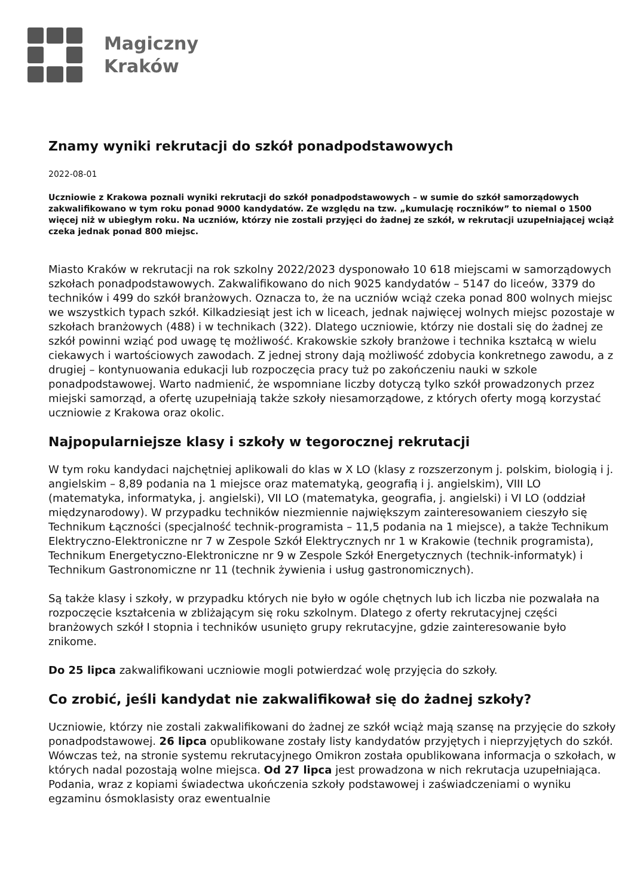Magiczny
Kraków
Znamy wyniki rekrutacji do szkół ponadpodstawowych
2022-08-01
Uczniowie z Krakowa poznali wyniki rekrutacji do szkół ponadpodstawowych – w sumie do szkół samorządowych zakwalifikowano w tym roku ponad 9000 kandydatów. Ze względu na tzw. „kumulację roczników” to niemal o 1500 więcej niż w ubiegłym roku. Na uczniów, którzy nie zostali przyjęci do żadnej ze szkół, w rekrutacji uzupełniającej wciąż czeka jednak ponad 800 miejsc.
Miasto Kraków w rekrutacji na rok szkolny 2022/2023 dysponowało 10 618 miejscami w samorządowych szkołach ponadpodstawowych. Zakwalifikowano do nich 9025 kandydatów – 5147 do liceów, 3379 do techników i 499 do szkół branżowych. Oznacza to, że na uczniów wciąż czeka ponad 800 wolnych miejsc we wszystkich typach szkół. Kilkadziesiąt jest ich w liceach, jednak najwięcej wolnych miejsc pozostaje w szkołach branżowych (488) i w technikach (322). Dlatego uczniowie, którzy nie dostali się do żadnej ze szkół powinni wziąć pod uwagę tę możliwość. Krakowskie szkoły branżowe i technika kształcą w wielu ciekawych i wartościowych zawodach. Z jednej strony dają możliwość zdobycia konkretnego zawodu, a z drugiej – kontynuowania edukacji lub rozpoczęcia pracy tuż po zakończeniu nauki w szkole ponadpodstawowej. Warto nadmienić, że wspomniane liczby dotyczą tylko szkół prowadzonych przez miejski samorząd, a ofertę uzupełniają także szkoły niesamorządowe, z których oferty mogą korzystać uczniowie z Krakowa oraz okolic.
Najpopularniejsze klasy i szkoły w tegorocznej rekrutacji
W tym roku kandydaci najchętniej aplikowali do klas w X LO (klasy z rozszerzonym j. polskim, biologią i j. angielskim – 8,89 podania na 1 miejsce oraz matematyką, geografią i j. angielskim), VIII LO (matematyka, informatyka, j. angielski), VII LO (matematyka, geografia, j. angielski) i VI LO (oddział międzynarodowy). W przypadku techników niezmiennie największym zainteresowaniem cieszyło się Technikum Łączności (specjalność technik-programista – 11,5 podania na 1 miejsce), a także Technikum Elektryczno-Elektroniczne nr 7 w Zespole Szkół Elektrycznych nr 1 w Krakowie (technik programista), Technikum Energetyczno-Elektroniczne nr 9 w Zespole Szkół Energetycznych (technik-informatyk) i Technikum Gastronomiczne nr 11 (technik żywienia i usług gastronomicznych).
Są także klasy i szkoły, w przypadku których nie było w ogóle chętnych lub ich liczba nie pozwalała na rozpoczęcie kształcenia w zbliżającym się roku szkolnym. Dlatego z oferty rekrutacyjnej części branżowych szkół I stopnia i techników usunięto grupy rekrutacyjne, gdzie zainteresowanie było znikome.
Do 25 lipca zakwalifikowani uczniowie mogli potwierdzać wolę przyjęcia do szkoły.
Co zrobić, jeśli kandydat nie zakwalifikował się do żadnej szkoły?
Uczniowie, którzy nie zostali zakwalifikowani do żadnej ze szkół wciąż mają szansę na przyjęcie do szkoły ponadpodstawowej. 26 lipca opublikowane zostały listy kandydatów przyjętych i nieprzyjętych do szkół. Wówczas też, na stronie systemu rekrutacyjnego Omikron została opublikowana informacja o szkołach, w których nadal pozostają wolne miejsca. Od 27 lipca jest prowadzona w nich rekrutacja uzupełniająca. Podania, wraz z kopiami świadectwa ukończenia szkoły podstawowej i zaświadczeniami o wyniku egzaminu ósmoklasisty oraz ewentualnie